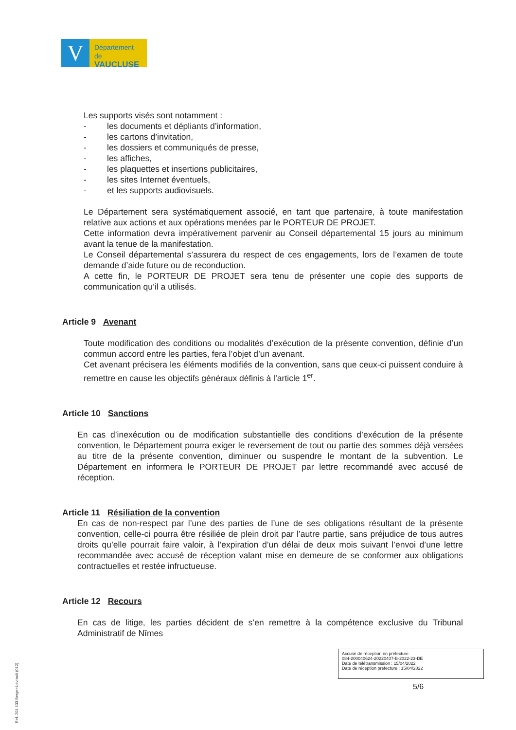V
Département
de VAUCLUSE
Les supports visés sont notamment :
- les documents et dépliants d’information,
- les cartons d’invitation,
- les dossiers et communiqués de presse,
- les affiches,
- les plaquettes et insertions publicitaires,
- les sites Internet éventuels,
- et les supports audiovisuels.
Le Département sera systématiquement associé, en tant que partenaire, à toute manifestation relative aux actions et aux opérations menées par le PORTEUR DE PROJET.
Cette information devra impérativement parvenir au Conseil départemental 15 jours au minimum avant la tenue de la manifestation.
Le Conseil départemental s’assurera du respect de ces engagements, lors de l’examen de toute demande d’aide future ou de reconduction.
A cette fin, le PORTEUR DE PROJET sera tenu de présenter une copie des supports de communication qu’il a utilisés.
Article 9 Avenant
Toute modification des conditions ou modalités d’exécution de la présente convention, définie d’un commun accord entre les parties, fera l’objet d’un avenant.
Cet avenant précisera les éléments modifiés de la convention, sans que ceux-ci puissent conduire à remettre en cause les objectifs généraux définis à l’article 1<sup>er</sup>.
Article 10 Sanctions
En cas d’inexécution ou de modification substantielle des conditions d’exécution de la présente convention, le Département pourra exiger le reversement de tout ou partie des sommes déjà versées au titre de la présente convention, diminuer ou suspendre le montant de la subvention. Le Département en informera le PORTEUR DE PROJET par lettre recommandé avec accusé de réception.
Article 11 Résiliation de la convention
En cas de non-respect par l’une des parties de l’une de ses obligations résultant de la présente convention, celle-ci pourra être résiliée de plein droit par l’autre partie, sans préjudice de tous autres droits qu’elle pourrait faire valoir, à l’expiration d’un délai de deux mois suivant l’envoi d’une lettre recommandée avec accusé de réception valant mise en demeure de se conformer aux obligations contractuelles et restée infructueuse.
Article 12 Recours
En cas de litige, les parties décident de s’en remettre à la compétence exclusive du Tribunal Administratif de Nîmes
Accusé de réception en préfecture
084-200040624-20220407-B-2022-23-DE
Date de télétransmission : 15/04/2022
Date de réception préfecture : 15/04/2022
5/6
Ref. 201 503 Berger-Levrault (012)